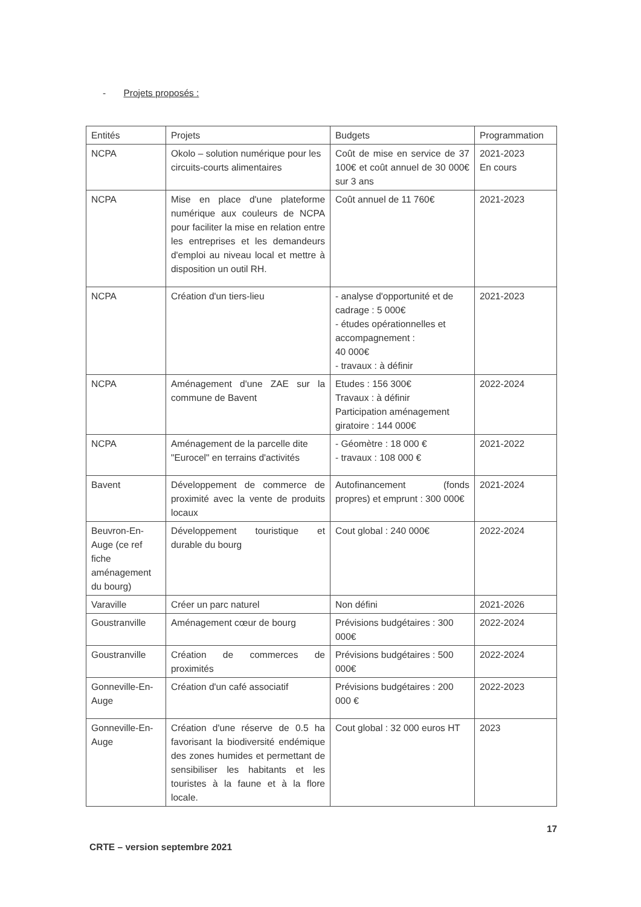- Projets proposés :
| Entités | Projets | Budgets | Programmation |
| --- | --- | --- | --- |
| NCPA | Okolo – solution numérique pour les circuits-courts alimentaires | Coût de mise en service de 37 100€ et coût annuel de 30 000€ sur 3 ans | 2021-2023 En cours |
| NCPA | Mise en place d'une plateforme numérique aux couleurs de NCPA pour faciliter la mise en relation entre les entreprises et les demandeurs d'emploi au niveau local et mettre à disposition un outil RH. | Coût annuel de 11 760€ | 2021-2023 |
| NCPA | Création d'un tiers-lieu | - analyse d'opportunité et de cadrage : 5 000€ - études opérationnelles et accompagnement : 40 000€ - travaux : à définir | 2021-2023 |
| NCPA | Aménagement d'une ZAE sur la commune de Bavent | Etudes : 156 300€ Travaux : à définir Participation aménagement giratoire : 144 000€ | 2022-2024 |
| NCPA | Aménagement de la parcelle dite "Eurocel" en terrains d'activités | - Géomètre : 18 000 € - travaux : 108 000 € | 2021-2022 |
| Bavent | Développement de commerce de proximité avec la vente de produits locaux | Autofinancement (fonds propres) et emprunt : 300 000€ | 2021-2024 |
| Beuvron-En-Auge (ce ref fiche aménagement du bourg) | Développement touristique et durable du bourg | Cout global : 240 000€ | 2022-2024 |
| Varaville | Créer un parc naturel | Non défini | 2021-2026 |
| Goustranville | Aménagement cœur de bourg | Prévisions budgétaires : 300 000€ | 2022-2024 |
| Goustranville | Création de commerces de proximités | Prévisions budgétaires : 500 000€ | 2022-2024 |
| Gonneville-En-Auge | Création d'un café associatif | Prévisions budgétaires : 200 000 € | 2022-2023 |
| Gonneville-En-Auge | Création d'une réserve de 0.5 ha favorisant la biodiversité endémique des zones humides et permettant de sensibiliser les habitants et les touristes à la faune et à la flore locale. | Cout global : 32 000 euros HT | 2023 |
17
CRTE – version septembre 2021